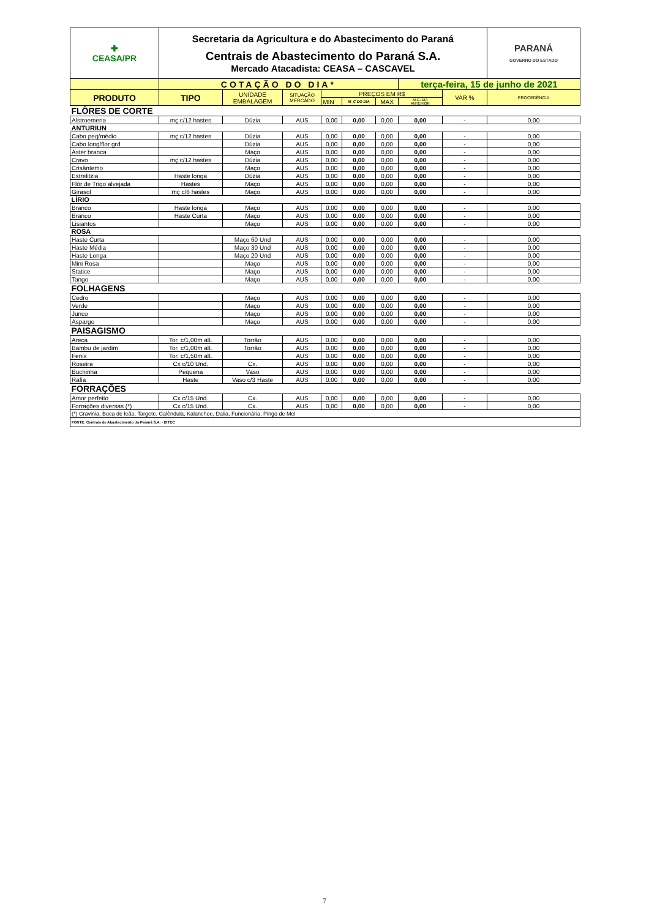| ✚ CEASA/PR | Secretaria da Agricultura e do Abastecimento do Paraná Centrais de Abastecimento do Paraná S.A. Mercado Atacadista: CEASA – CASCAVEL | | | | | | | | | PARANÁ GOVERNO DO ESTADO |
| | COTAÇÃO DO DIA* | | | | | | terça-feira, 15 de junho de 2021 | | | |
| PRODUTO | TIPO | UNIDADE EMBALAGEM | SITUAÇÃO MERCADO | PREÇOS EM R$ | | | | VAR % | PROCEDÊNCIA | |
| | | | | MIN | M_C DO DIA | MAX | M.C./DIA ANTERIOR | | | |
| FLÔRES DE CORTE | | | | | | | | | | |
| Alstroemeria | mç c/12 hastes | Dúzia | AUS | 0,00 | 0,00 | 0,00 | 0,00 | - | 0,00 | |
| ANTURIUN | | | | | | | | | | |
| Cabo peq/médio | mç c/12 hastes | Dúzia | AUS | 0,00 | 0,00 | 0,00 | 0,00 | - | 0,00 | |
| Cabo long/flor grd | | Dúzia | AUS | 0,00 | 0,00 | 0,00 | 0,00 | - | 0,00 | |
| Áster branca | | Maço | AUS | 0,00 | 0,00 | 0,00 | 0,00 | - | 0,00 | |
| Cravo | mç c/12 hastes | Dúzia | AUS | 0,00 | 0,00 | 0,00 | 0,00 | - | 0,00 | |
| Crisântemo | | Maço | AUS | 0,00 | 0,00 | 0,00 | 0,00 | - | 0,00 | |
| Estrelitzia | Haste longa | Dúzia | AUS | 0,00 | 0,00 | 0,00 | 0,00 | - | 0,00 | |
| Flôr de Trigo alvejada | Hastes | Maço | AUS | 0,00 | 0,00 | 0,00 | 0,00 | - | 0,00 | |
| Girasol | mç c/6 hastes | Maço | AUS | 0,00 | 0,00 | 0,00 | 0,00 | - | 0,00 | |
| LÍRIO | | | | | | | | | | |
| Branco | Haste longa | Maço | AUS | 0,00 | 0,00 | 0,00 | 0,00 | - | 0,00 | |
| Branco | Haste Curta | Maço | AUS | 0,00 | 0,00 | 0,00 | 0,00 | - | 0,00 | |
| Lisiantos | | Maço | AUS | 0,00 | 0,00 | 0,00 | 0,00 | - | 0,00 | |
| ROSA | | | | | | | | | | |
| Haste Curta | | Maço 60 Und | AUS | 0,00 | 0,00 | 0,00 | 0,00 | - | 0,00 | |
| Haste Média | | Maço 30 Und | AUS | 0,00 | 0,00 | 0,00 | 0,00 | - | 0,00 | |
| Haste Longa | | Maço 20 Und | AUS | 0,00 | 0,00 | 0,00 | 0,00 | - | 0,00 | |
| Mini Rosa | | Maço | AUS | 0,00 | 0,00 | 0,00 | 0,00 | - | 0,00 | |
| Statice | | Maço | AUS | 0,00 | 0,00 | 0,00 | 0,00 | - | 0,00 | |
| Tango | | Maço | AUS | 0,00 | 0,00 | 0,00 | 0,00 | - | 0,00 | |
| FOLHAGENS | | | | | | | | | | |
| Cedro | | Maço | AUS | 0,00 | 0,00 | 0,00 | 0,00 | - | 0,00 | |
| Verde | | Maço | AUS | 0,00 | 0,00 | 0,00 | 0,00 | - | 0,00 | |
| Junco | | Maço | AUS | 0,00 | 0,00 | 0,00 | 0,00 | - | 0,00 | |
| Aspargo | | Maço | AUS | 0,00 | 0,00 | 0,00 | 0,00 | - | 0,00 | |
| PAISAGISMO | | | | | | | | | | |
| Areca | Tor. c/1,00m alt. | Torrão | AUS | 0,00 | 0,00 | 0,00 | 0,00 | - | 0,00 | |
| Bambu de jardim | Tor. c/1,00m alt. | Torrão | AUS | 0,00 | 0,00 | 0,00 | 0,00 | - | 0,00 | |
| Fenix | Tor. c/1,50m alt. | | AUS | 0,00 | 0,00 | 0,00 | 0,00 | - | 0,00 | |
| Roseira | Cx c/10 Und. | Cx. | AUS | 0,00 | 0,00 | 0,00 | 0,00 | - | 0,00 | |
| Buchinha | Pequena | Vaso | AUS | 0,00 | 0,00 | 0,00 | 0,00 | - | 0,00 | |
| Rafia | Haste | Vaso c/3 Haste | AUS | 0,00 | 0,00 | 0,00 | 0,00 | - | 0,00 | |
| FORRAÇÕES | | | | | | | | | | |
| Amor perfeito | Cx c/15 Und. | Cx. | AUS | 0,00 | 0,00 | 0,00 | 0,00 | - | 0,00 | |
| Forrações diversas (*) | Cx c/15 Und. | Cx. | AUS | 0,00 | 0,00 | 0,00 | 0,00 | - | 0,00 | |
| (*) Cravinia, Boca de leão, Targete. Calêndula, Kalanchoe, Dalia, Funcionária, Pingo de Mel | | | | | | | | | | |
| FONTE: Centrais de Abastecimento do Paraná S.A. - DITEC | | | | | | | | | | |
7